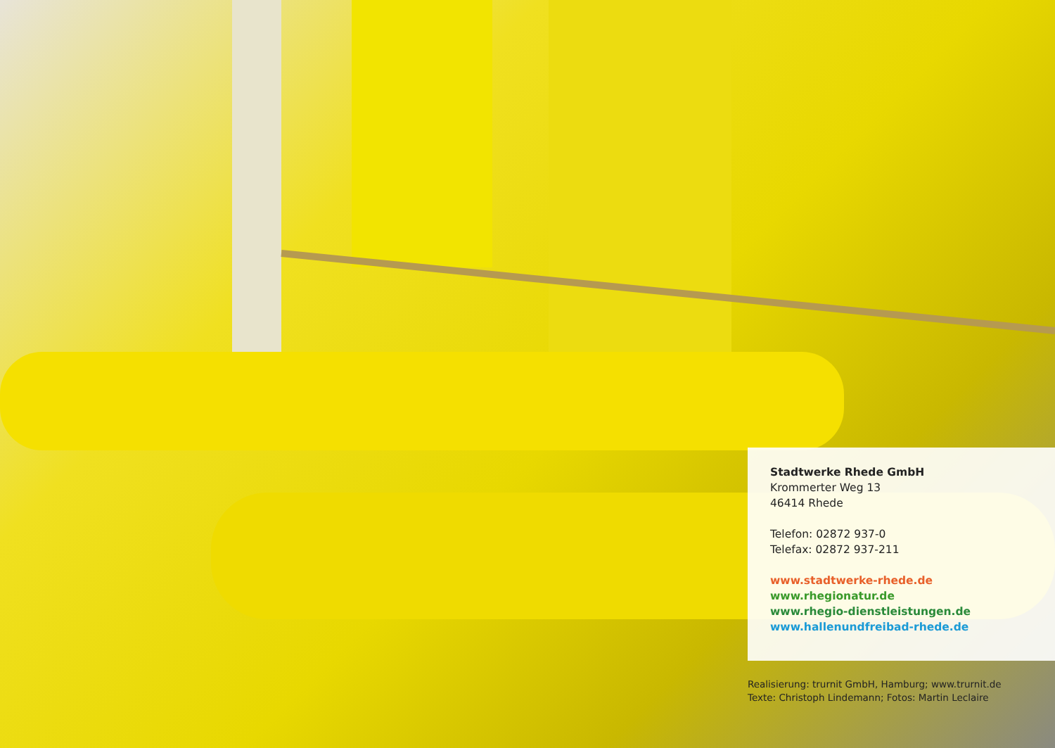Stadtwerke Rhede GmbH
Krommerter Weg 13
46414 Rhede
Telefon: 02872 937-0
Telefax: 02872 937-211
www.stadtwerke-rhede.de
www.rhegionatur.de
www.rhegio-dienstleistungen.de
www.hallenundfreibad-rhede.de
Realisierung: trurnit GmbH, Hamburg; www.trurnit.de
Texte: Christoph Lindemann; Fotos: Martin Leclaire